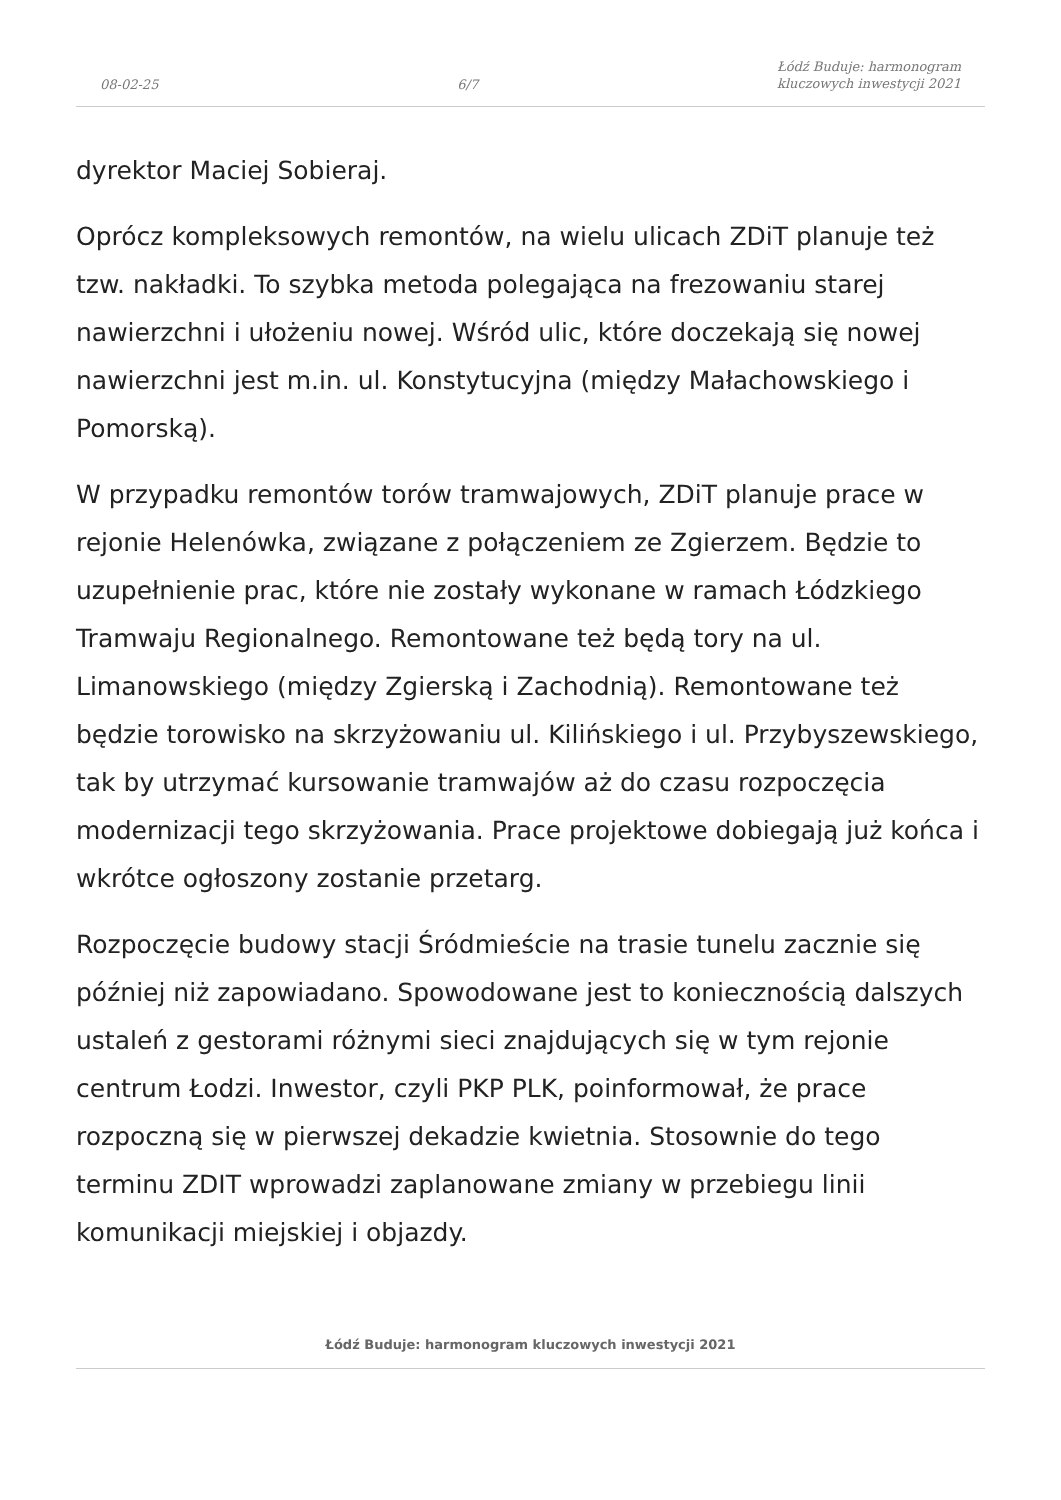08-02-25 6/7 Łódź Buduje: harmonogram
kluczowych inwestycji 2021
dyrektor Maciej Sobieraj.
Oprócz kompleksowych remontów, na wielu ulicach ZDiT planuje też tzw. nakładki. To szybka metoda polegająca na frezowaniu starej nawierzchni i ułożeniu nowej. Wśród ulic, które doczekają się nowej nawierzchni jest m.in. ul. Konstytucyjna (między Małachowskiego i Pomorską).
W przypadku remontów torów tramwajowych, ZDiT planuje prace w rejonie Helenówka, związane z połączeniem ze Zgierzem. Będzie to uzupełnienie prac, które nie zostały wykonane w ramach Łódzkiego Tramwaju Regionalnego. Remontowane też będą tory na ul. Limanowskiego (między Zgierską i Zachodnią). Remontowane też będzie torowisko na skrzyżowaniu ul. Kilińskiego i ul. Przybyszewskiego, tak by utrzymać kursowanie tramwajów aż do czasu rozpoczęcia modernizacji tego skrzyżowania. Prace projektowe dobiegają już końca i wkrótce ogłoszony zostanie przetarg.
Rozpoczęcie budowy stacji Śródmieście na trasie tunelu zacznie się później niż zapowiadano. Spowodowane jest to koniecznością dalszych ustaleń z gestorami różnymi sieci znajdujących się w tym rejonie centrum Łodzi. Inwestor, czyli PKP PLK, poinformował, że prace rozpoczną się w pierwszej dekadzie kwietnia. Stosownie do tego terminu ZDIT wprowadzi zaplanowane zmiany w przebiegu linii komunikacji miejskiej i objazdy.
Łódź Buduje: harmonogram kluczowych inwestycji 2021